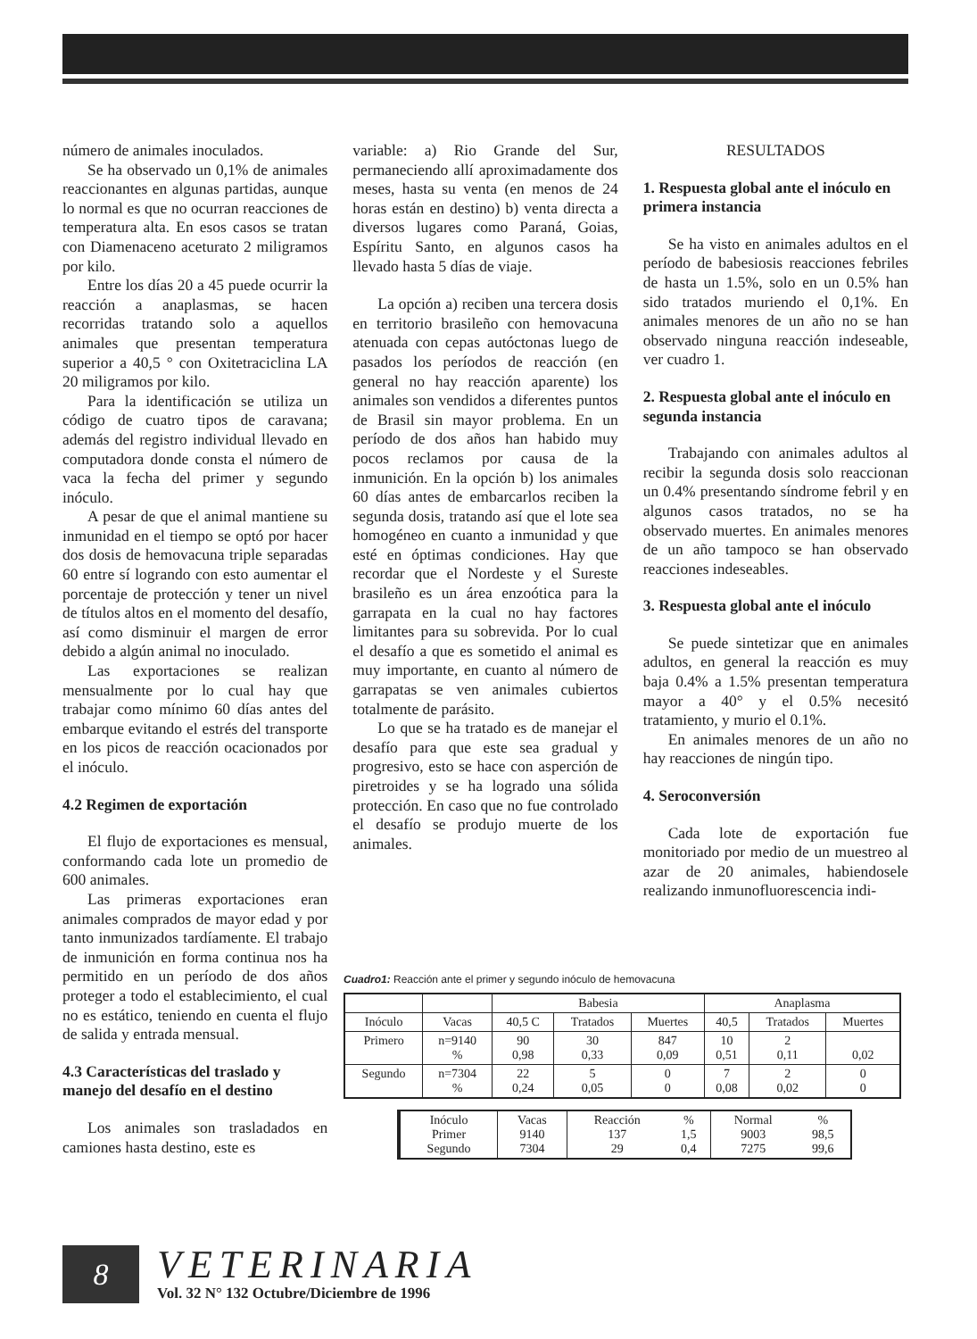número de animales inoculados.
Se ha observado un 0,1% de animales reaccionantes en algunas partidas, aunque lo normal es que no ocurran reacciones de temperatura alta. En esos casos se tratan con Diamenaceno aceturato 2 miligramos por kilo.
Entre los días 20 a 45 puede ocurrir la reacción a anaplasmas, se hacen recorridas tratando solo a aquellos animales que presentan temperatura superior a 40,5 ° con Oxitetraciclina LA 20 miligramos por kilo.
Para la identificación se utiliza un código de cuatro tipos de caravana; además del registro individual llevado en computadora donde consta el número de vaca la fecha del primer y segundo inóculo.
A pesar de que el animal mantiene su inmunidad en el tiempo se optó por hacer dos dosis de hemovacuna triple separadas 60 entre sí logrando con esto aumentar el porcentaje de protección y tener un nivel de títulos altos en el momento del desafío, así como disminuir el margen de error debido a algún animal no inoculado.
Las exportaciones se realizan mensualmente por lo cual hay que trabajar como mínimo 60 días antes del embarque evitando el estrés del transporte en los picos de reacción ocacionados por el inóculo.
4.2 Regimen de exportación
El flujo de exportaciones es mensual, conformando cada lote un promedio de 600 animales.
Las primeras exportaciones eran animales comprados de mayor edad y por tanto inmunizados tardíamente. El trabajo de inmunición en forma continua nos ha permitido en un período de dos años proteger a todo el establecimiento, el cual no es estático, teniendo en cuenta el flujo de salida y entrada mensual.
4.3 Características del traslado y manejo del desafío en el destino
Los animales son trasladados en camiones hasta destino, este es
variable: a) Rio Grande del Sur, permaneciendo allí aproximadamente dos meses, hasta su venta (en menos de 24 horas están en destino) b) venta directa a diversos lugares como Paraná, Goias, Espíritu Santo, en algunos casos ha llevado hasta 5 días de viaje.
La opción a) reciben una tercera dosis en territorio brasileño con hemovacuna atenuada con cepas autóctonas luego de pasados los períodos de reacción (en general no hay reacción aparente) los animales son vendidos a diferentes puntos de Brasil sin mayor problema. En un período de dos años han habido muy pocos reclamos por causa de la inmunición. En la opción b) los animales 60 días antes de embarcarlos reciben la segunda dosis, tratando así que el lote sea homogéneo en cuanto a inmunidad y que esté en óptimas condiciones. Hay que recordar que el Nordeste y el Sureste brasileño es un área enzoótica para la garrapata en la cual no hay factores limitantes para su sobrevida. Por lo cual el desafío a que es sometido el animal es muy importante, en cuanto al número de garrapatas se ven animales cubiertos totalmente de parásito.
Lo que se ha tratado es de manejar el desafío para que este sea gradual y progresivo, esto se hace con asperción de piretroides y se ha logrado una sólida protección. En caso que no fue controlado el desafío se produjo muerte de los animales.
RESULTADOS
1. Respuesta global ante el inóculo en primera instancia
Se ha visto en animales adultos en el período de babesiosis reacciones febriles de hasta un 1.5%, solo en un 0.5% han sido tratados muriendo el 0,1%. En animales menores de un año no se han observado ninguna reacción indeseable, ver cuadro 1.
2. Respuesta global ante el inóculo en segunda instancia
Trabajando con animales adultos al recibir la segunda dosis solo reaccionan un 0.4% presentando síndrome febril y en algunos casos tratados, no se ha observado muertes. En animales menores de un año tampoco se han observado reacciones indeseables.
3. Respuesta global ante el inóculo
Se puede sintetizar que en animales adultos, en general la reacción es muy baja 0.4% a 1.5% presentan temperatura mayor a 40° y el 0.5% necesitó tratamiento, y murio el 0.1%.
En animales menores de un año no hay reacciones de ningún tipo.
4. Seroconversión
Cada lote de exportación fue monitoriado por medio de un muestreo al azar de 20 animales, habiendosele realizando inmunofluorescencia indi-
Cuadro1: Reacción ante el primer y segundo inóculo de hemovacuna
| | | Babesia | | | Anaplasma | | |
| Inóculo | Vacas | 40,5 C | Tratados | Muertes | 40,5 | Tratados | Muertes |
| Primero | n=9140 % | 90 0,98 | 30 0,33 | 847 0,09 | 10 0,51 | 2 0,11 | 0,02 |
| Segundo | n=7304 % | 22 0,24 | 5 0,05 | 0 0 | 7 0,08 | 2 0,02 | 0 0 |
| Inóculo Primer Segundo | Vacas 9140 7304 | Reacción 137 29 | % 1,5 0,4 | Normal 9003 7275 | % 98,5 99,6 |
8
VETERINARIA
Vol. 32 N° 132 Octubre/Diciembre de 1996